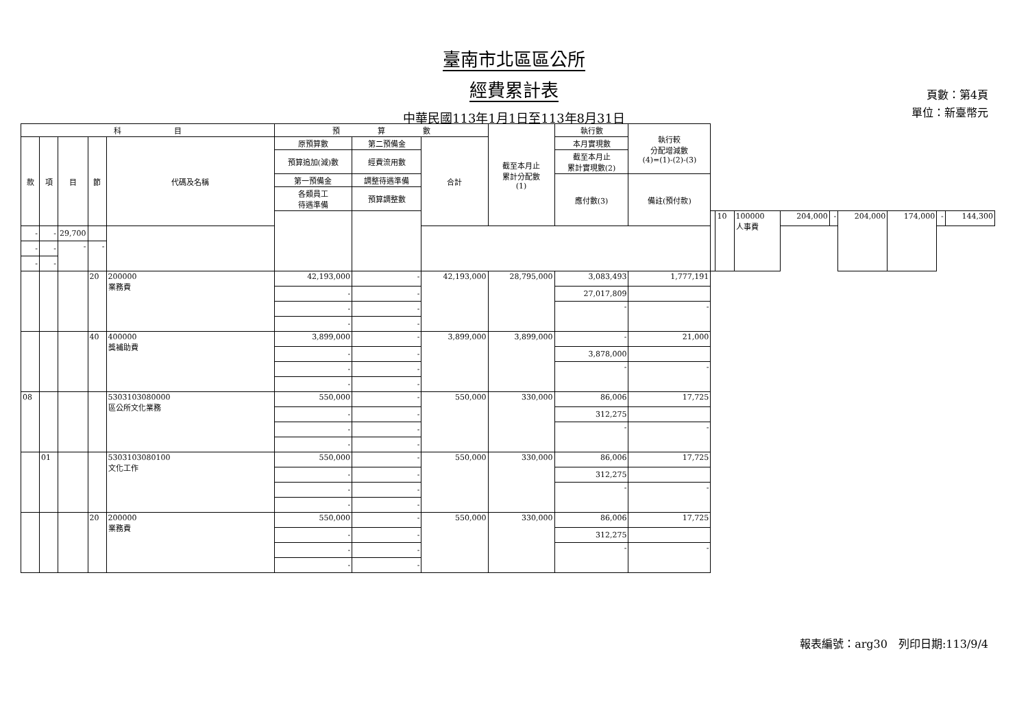臺南市北區區公所
經費累計表
中華民國113年1月1日至113年8月31日
頁數：第4頁
單位：新臺幣元
| 科 目 | | | | | 預 算 數 | | | 截至本月止 累計分配數 (1) | 執行數 | 執行較 分配增減數 (4)=(1)-(2)-(3) | | | | | | | | | |
| --- | --- | --- | --- | --- | --- | --- | --- | --- | --- | --- | --- | --- | --- | --- | --- | --- | --- | --- | --- |
| 款 | 項 | 目 | 節 | 代碼及名稱 | 原預算數 | 第二預備金 | 合計 | | 本月實現數 | | | | | | | | | | |
| | | | | | 預算追加(減)數 | 經費流用數 | | | 截至本月止 累計實現數(2) | | | | | | | | | | |
| | | | | | 第一預備金 | 調整待遇準備 | | | 應付數(3) | 備註(預付款) | | | | | | | | | |
| | | | | | 各類員工 待遇準備 | 預算調整數 | | | | | | | | | | | | | |
| | | | | | | | | | | | | 10 | 100000 人事費 | 204,000 | - | 204,000 | 174,000 | - | 144,300 |
| - | - | 29,700 | | | | | | | | | | | | | | | | | |
| - | - | - | - | | | | | | | | | | | | | | | | |
| - | - | | | | | | | | | | | | | | | | | | |
| | | | 20 | 200000 業務費 | 42,193,000 | - | 42,193,000 | 28,795,000 | 3,083,493 | 1,777,191 | | | | | | | | | |
| | | | | | - | - | | | 27,017,809 | | | | | | | | | | |
| | | | | | - | - | | | - | - | | | | | | | | | |
| | | | | | - | - | | | | | | | | | | | | | |
| | | | 40 | 400000 獎補助費 | 3,899,000 | - | 3,899,000 | 3,899,000 | - | 21,000 | | | | | | | | | |
| | | | | | - | - | | | 3,878,000 | | | | | | | | | | |
| | | | | | - | - | | | - | - | | | | | | | | | |
| | | | | | - | - | | | | | | | | | | | | | |
| 08 | | | | 5303103080000 區公所文化業務 | 550,000 | - | 550,000 | 330,000 | 86,006 | 17,725 | | | | | | | | | |
| | | | | | - | - | | | 312,275 | | | | | | | | | | |
| | | | | | - | - | | | - | - | | | | | | | | | |
| | | | | | - | - | | | | | | | | | | | | | |
| | 01 | | | 5303103080100 文化工作 | 550,000 | - | 550,000 | 330,000 | 86,006 | 17,725 | | | | | | | | | |
| | | | | | - | - | | | 312,275 | | | | | | | | | | |
| | | | | | - | - | | | - | - | | | | | | | | | |
| | | | | | - | - | | | | | | | | | | | | | |
| | | | 20 | 200000 業務費 | 550,000 | - | 550,000 | 330,000 | 86,006 | 17,725 | | | | | | | | | |
| | | | | | - | - | | | 312,275 | | | | | | | | | | |
| | | | | | - | - | | | - | - | | | | | | | | | |
| | | | | | - | - | | | | | | | | | | | | | |
報表編號：arg30　列印日期:113/9/4